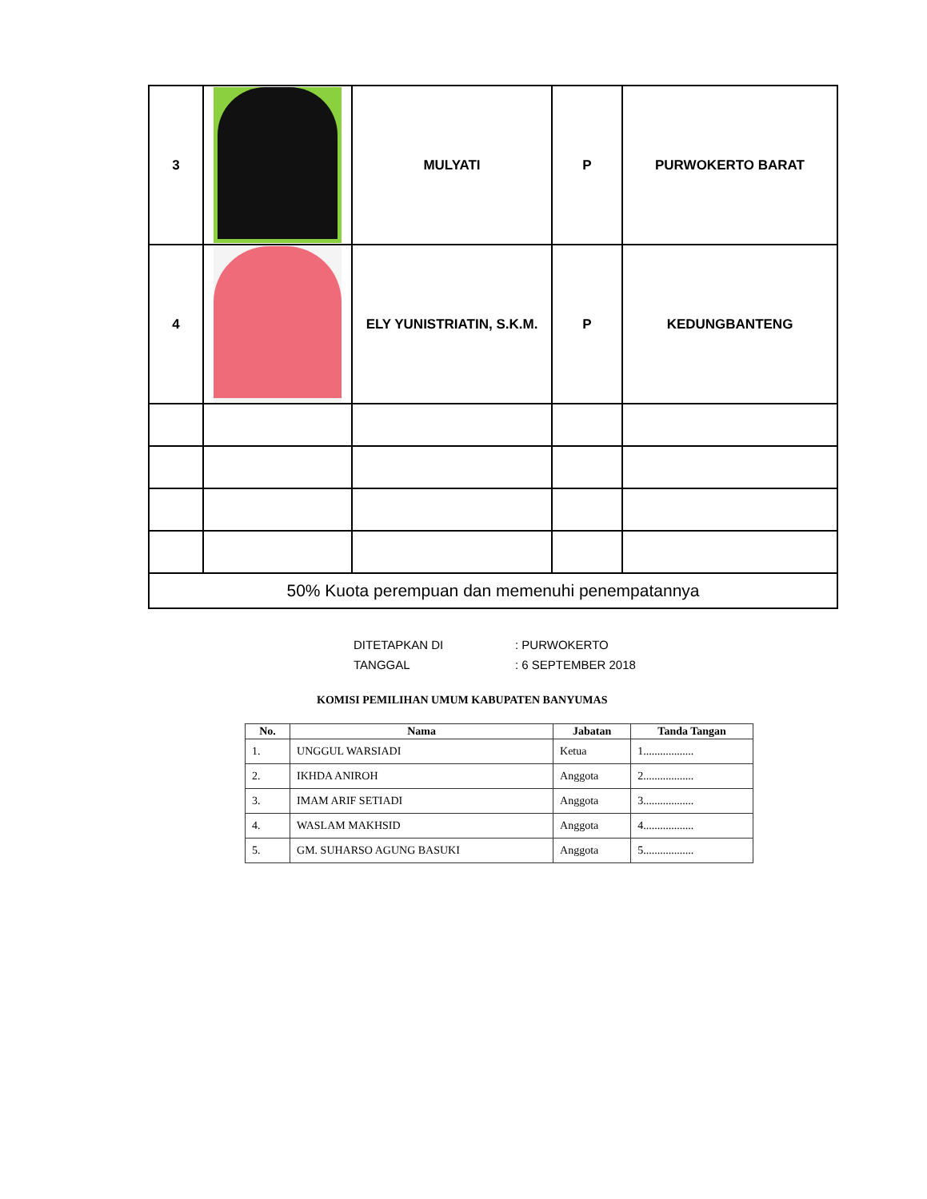| 3 | | MULYATI | P | PURWOKERTO BARAT |
| 4 | | ELY YUNISTRIATIN, S.K.M. | P | KEDUNGBANTENG |
| 50% Kuota perempuan dan memenuhi penempatannya | | | | |
| DITETAPKAN DI | : PURWOKERTO |
| TANGGAL | : 6 SEPTEMBER 2018 |
KOMISI PEMILIHAN UMUM KABUPATEN BANYUMAS
| No. | Nama | Jabatan | Tanda Tangan |
| --- | --- | --- | --- |
| 1. | UNGGUL WARSIADI | Ketua | 1.................. |
| 2. | IKHDA ANIROH | Anggota | 2.................. |
| 3. | IMAM ARIF SETIADI | Anggota | 3.................. |
| 4. | WASLAM MAKHSID | Anggota | 4.................. |
| 5. | GM. SUHARSO AGUNG BASUKI | Anggota | 5.................. |